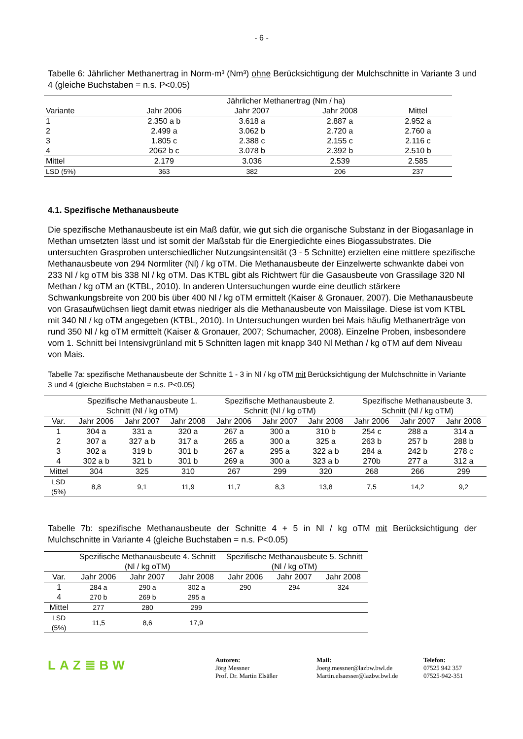- 6 -
Tabelle 6: Jährlicher Methanertrag in Norm-m³ (Nm³) ohne Berücksichtigung der Mulchschnitte in Variante 3 und 4 (gleiche Buchstaben = n.s. P<0.05)
| | Jährlicher Methanertrag (Nm / ha) | | | |
| --- | --- | --- | --- | --- |
| Variante | Jahr 2006 | Jahr 2007 | Jahr 2008 | Mittel |
| 1 | 2.350 a b | 3.618 a | 2.887 a | 2.952 a |
| 2 | 2.499 a | 3.062 b | 2.720 a | 2.760 a |
| 3 | 1.805 c | 2.388 c | 2.155 c | 2.116 c |
| 4 | 2062 b c | 3.078 b | 2.392 b | 2.510 b |
| Mittel | 2.179 | 3.036 | 2.539 | 2.585 |
| LSD (5%) | 363 | 382 | 206 | 237 |
4.1. Spezifische Methanausbeute
Die spezifische Methanausbeute ist ein Maß dafür, wie gut sich die organische Substanz in der Biogasanlage in Methan umsetzten lässt und ist somit der Maßstab für die Energiedichte eines Biogassubstrates. Die untersuchten Grasproben unterschiedlicher Nutzungsintensität (3 - 5 Schnitte) erzielten eine mittlere spezifische Methanausbeute von 294 Normliter (Nl) / kg oTM. Die Methanausbeute der Einzelwerte schwankte dabei von 233 Nl / kg oTM bis 338 Nl / kg oTM. Das KTBL gibt als Richtwert für die Gasausbeute von Grassilage 320 Nl Methan / kg oTM an (KTBL, 2010). In anderen Untersuchungen wurde eine deutlich stärkere Schwankungsbreite von 200 bis über 400 Nl / kg oTM ermittelt (Kaiser & Gronauer, 2007). Die Methanausbeute von Grasaufwüchsen liegt damit etwas niedriger als die Methanausbeute von Maissilage. Diese ist vom KTBL mit 340 Nl / kg oTM angegeben (KTBL, 2010). In Untersuchungen wurden bei Mais häufig Methanerträge von rund 350 Nl / kg oTM ermittelt (Kaiser & Gronauer, 2007; Schumacher, 2008). Einzelne Proben, insbesondere vom 1. Schnitt bei Intensivgrünland mit 5 Schnitten lagen mit knapp 340 Nl Methan / kg oTM auf dem Niveau von Mais.
Tabelle 7a: spezifische Methanausbeute der Schnitte 1 - 3 in Nl / kg oTM mit Berücksichtigung der Mulchschnitte in Variante 3 und 4 (gleiche Buchstaben = n.s. P<0.05)
| | Spezifische Methanausbeute 1. Schnitt (Nl / kg oTM) | | | Spezifische Methanausbeute 2. Schnitt (Nl / kg oTM) | | | Spezifische Methanausbeute 3. Schnitt (Nl / kg oTM) | | |
| --- | --- | --- | --- | --- | --- | --- | --- | --- | --- |
| Var. | Jahr 2006 | Jahr 2007 | Jahr 2008 | Jahr 2006 | Jahr 2007 | Jahr 2008 | Jahr 2006 | Jahr 2007 | Jahr 2008 |
| 1 | 304 a | 331 a | 320 a | 267 a | 300 a | 310 b | 254 c | 288 a | 314 a |
| 2 | 307 a | 327 a b | 317 a | 265 a | 300 a | 325 a | 263 b | 257 b | 288 b |
| 3 | 302 a | 319 b | 301 b | 267 a | 295 a | 322 a b | 284 a | 242 b | 278 c |
| 4 | 302 a b | 321 b | 301 b | 269 a | 300 a | 323 a b | 270b | 277 a | 312 a |
| Mittel | 304 | 325 | 310 | 267 | 299 | 320 | 268 | 266 | 299 |
| LSD (5%) | 8,8 | 9,1 | 11,9 | 11,7 | 8,3 | 13,8 | 7,5 | 14,2 | 9,2 |
Tabelle 7b: spezifische Methanausbeute der Schnitte 4 + 5 in Nl / kg oTM mit Berücksichtigung der Mulchschnitte in Variante 4 (gleiche Buchstaben = n.s. P<0.05)
| | Spezifische Methanausbeute 4. Schnitt (Nl / kg oTM) | | | Spezifische Methanausbeute 5. Schnitt (Nl / kg oTM) | | |
| --- | --- | --- | --- | --- | --- | --- |
| Var. | Jahr 2006 | Jahr 2007 | Jahr 2008 | Jahr 2006 | Jahr 2007 | Jahr 2008 |
| 1 | 284 a | 290 a | 302 a | 290 | 294 | 324 |
| 4 | 270 b | 269 b | 295 a | | | |
| Mittel | 277 | 280 | 299 | | | |
| LSD (5%) | 11,5 | 8,6 | 17,9 | | | |
LAZ≣BW
Autoren:
Jörg Messner
Prof. Dr. Martin Elsäßer
Mail:
Joerg.messner@lazbw.bwl.de
Martin.elsaesser@lazbw.bwl.de
Telefon:
07525 942 357
07525-942-351